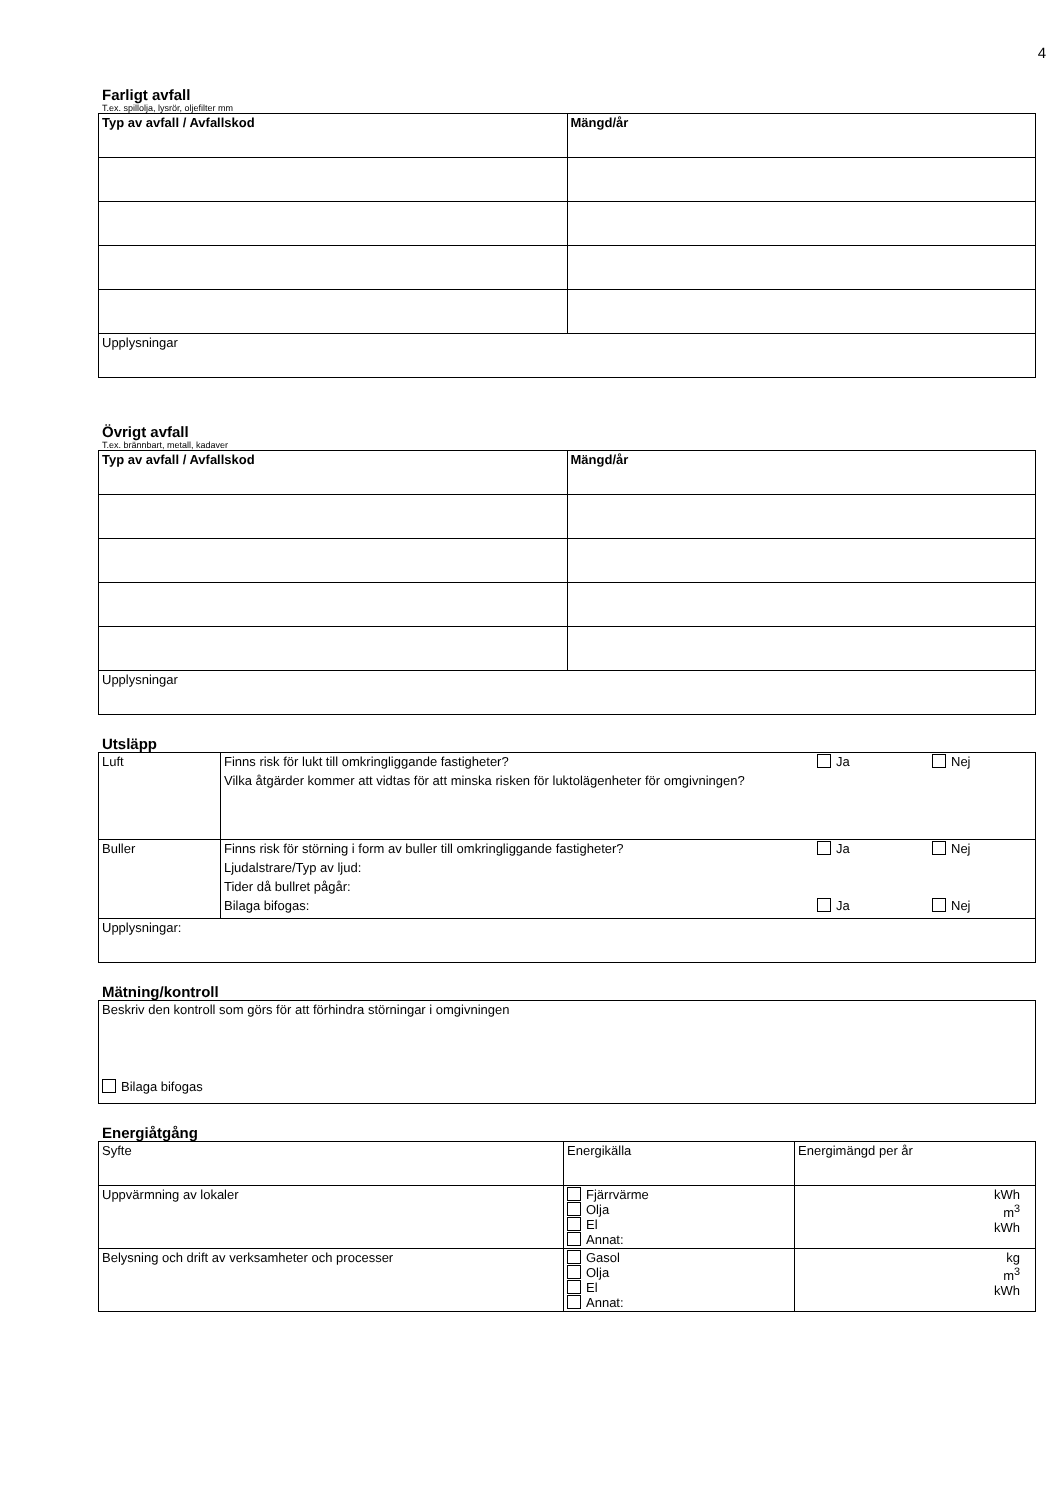4
Farligt avfall
T.ex. spillolja, lysrör, oljefilter mm
| Typ av avfall / Avfallskod | Mängd/år |
| --- | --- |
| Upplysningar | |
Övrigt avfall
T.ex. brännbart, metall, kadaver
| Typ av avfall / Avfallskod | Mängd/år |
| --- | --- |
| Upplysningar | |
Utsläpp
| Luft | / Finns risk för lukt till omkringliggande fastigheter? / Ja / Nej / / Vilka åtgärder kommer att vidtas för att minska risken för luktolägenheter för omgivningen? / / / |
| Buller | / Finns risk för störning i form av buller till omkringliggande fastigheter? / Ja / Nej / / Ljudalstrare/Typ av ljud: / / / / Tider då bullret pågår: / / / / Bilaga bifogas: / Ja / Nej / |
| Upplysningar: | |
Mätning/kontroll
| Beskriv den kontroll som görs för att förhindra störningar i omgivningen Bilaga bifogas |
Energiåtgång
| Syfte | Energikälla | Energimängd per år |
| Uppvärmning av lokaler | Fjärrvärme Olja El Annat: | kWh m<sup>3</sup> kWh |
| Belysning och drift av verksamheter och processer | Gasol Olja El Annat: | kg m<sup>3</sup> kWh |